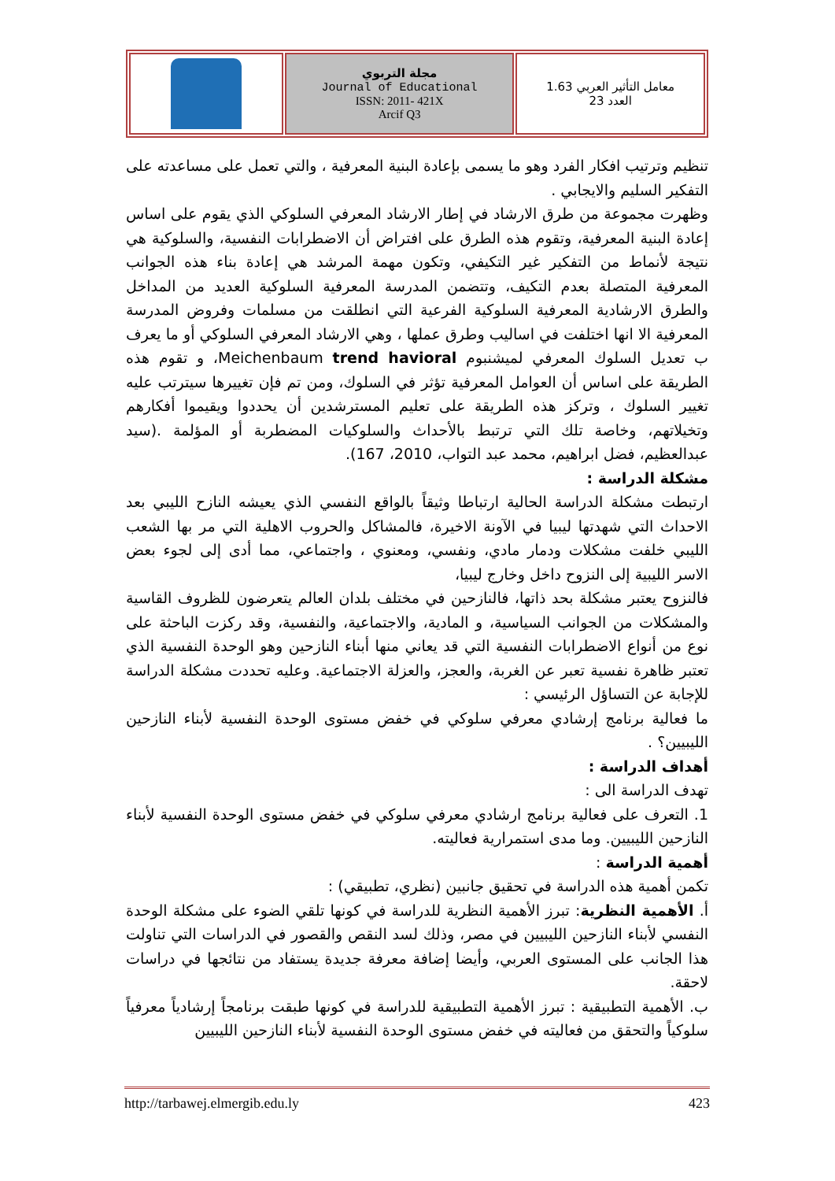| | مجلة التربوي Journal of Educational ISSN: 2011- 421X Arcif Q3 | معامل التأثير العربي 1.63 العدد 23 |
تنظيم وترتيب افكار الفرد وهو ما يسمى بإعادة البنية المعرفية ، والتي تعمل على مساعدته على التفكير السليم والايجابي .
وظهرت مجموعة من طرق الارشاد في إطار الارشاد المعرفي السلوكي الذي يقوم على اساس إعادة البنية المعرفية، وتقوم هذه الطرق على افتراض أن الاضطرابات النفسية، والسلوكية هي نتيجة لأنماط من التفكير غير التكيفي، وتكون مهمة المرشد هي إعادة بناء هذه الجوانب المعرفية المتصلة بعدم التكيف، وتتضمن المدرسة المعرفية السلوكية العديد من المداخل والطرق الارشادية المعرفية السلوكية الفرعية التي انطلقت من مسلمات وفروض المدرسة المعرفية الا انها اختلفت في اساليب وطرق عملها ، وهي الارشاد المعرفي السلوكي أو ما يعرف ب تعديل السلوك المعرفي لميشنبوم Meichenbaum trend havioral، و تقوم هذه الطريقة على اساس أن العوامل المعرفية تؤثر في السلوك، ومن تم فإن تغييرها سيترتب عليه تغيير السلوك ، وتركز هذه الطريقة على تعليم المسترشدين أن يحددوا ويقيموا أفكارهم وتخيلاتهم، وخاصة تلك التي ترتبط بالأحداث والسلوكيات المضطربة أو المؤلمة .(سيد عبدالعظيم، فضل ابراهيم، محمد عبد التواب، 2010، 167).
مشكلة الدراسة :
ارتبطت مشكلة الدراسة الحالية ارتباطا وثيقاً بالواقع النفسي الذي يعيشه النازح الليبي بعد الاحداث التي شهدتها ليبيا في الآونة الاخيرة، فالمشاكل والحروب الاهلية التي مر بها الشعب الليبي خلفت مشكلات ودمار مادي، ونفسي، ومعنوي ، واجتماعي، مما أدى إلى لجوء بعض الاسر الليبية إلى النزوح داخل وخارج ليبيا،
فالنزوح يعتبر مشكلة بحد ذاتها، فالنازحين في مختلف بلدان العالم يتعرضون للظروف القاسية والمشكلات من الجوانب السياسية، و المادية، والاجتماعية، والنفسية، وقد ركزت الباحثة على نوع من أنواع الاضطرابات النفسية التي قد يعاني منها أبناء النازحين وهو الوحدة النفسية الذي تعتبر ظاهرة نفسية تعبر عن الغربة، والعجز، والعزلة الاجتماعية. وعليه تحددت مشكلة الدراسة للإجابة عن التساؤل الرئيسي :
ما فعالية برنامج إرشادي معرفي سلوكي في خفض مستوى الوحدة النفسية لأبناء النازحين الليبيين؟ .
أهداف الدراسة :
تهدف الدراسة الى :
1. التعرف على فعالية برنامج ارشادي معرفي سلوكي في خفض مستوى الوحدة النفسية لأبناء النازحين الليبيين. وما مدى استمرارية فعاليته.
أهمية الدراسة :
تكمن أهمية هذه الدراسة في تحقيق جانبين (نظري، تطبيقي) :
أ. الأهمية النظرية: تبرز الأهمية النظرية للدراسة في كونها تلقي الضوء على مشكلة الوحدة النفسي لأبناء النازحين الليبيين في مصر، وذلك لسد النقص والقصور في الدراسات التي تناولت هذا الجانب على المستوى العربي، وأيضا إضافة معرفة جديدة يستفاد من نتائجها في دراسات لاحقة.
ب. الأهمية التطبيقية : تبرز الأهمية التطبيقية للدراسة في كونها طبقت برنامجاً إرشادياً معرفياً سلوكياً والتحقق من فعاليته في خفض مستوى الوحدة النفسية لأبناء النازحين الليبيين
http://tarbawej.elmergib.edu.ly 423